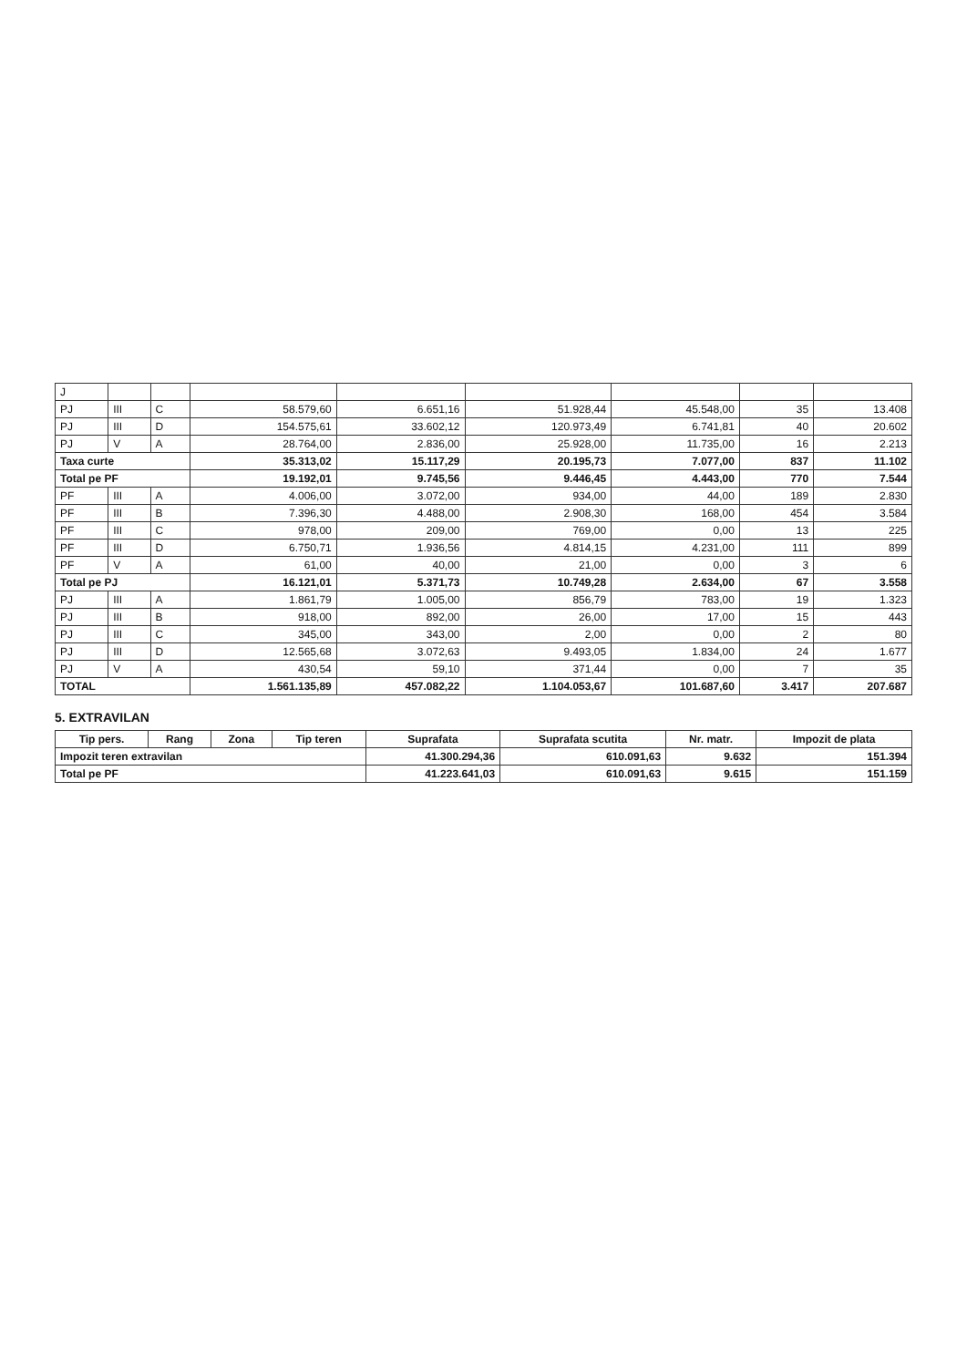| J | | | | | | | | |
| PJ | III | C | 58.579,60 | 6.651,16 | 51.928,44 | 45.548,00 | 35 | 13.408 |
| PJ | III | D | 154.575,61 | 33.602,12 | 120.973,49 | 6.741,81 | 40 | 20.602 |
| PJ | V | A | 28.764,00 | 2.836,00 | 25.928,00 | 11.735,00 | 16 | 2.213 |
| Taxa curte | | | 35.313,02 | 15.117,29 | 20.195,73 | 7.077,00 | 837 | 11.102 |
| Total pe PF | | | 19.192,01 | 9.745,56 | 9.446,45 | 4.443,00 | 770 | 7.544 |
| PF | III | A | 4.006,00 | 3.072,00 | 934,00 | 44,00 | 189 | 2.830 |
| PF | III | B | 7.396,30 | 4.488,00 | 2.908,30 | 168,00 | 454 | 3.584 |
| PF | III | C | 978,00 | 209,00 | 769,00 | 0,00 | 13 | 225 |
| PF | III | D | 6.750,71 | 1.936,56 | 4.814,15 | 4.231,00 | 111 | 899 |
| PF | V | A | 61,00 | 40,00 | 21,00 | 0,00 | 3 | 6 |
| Total pe PJ | | | 16.121,01 | 5.371,73 | 10.749,28 | 2.634,00 | 67 | 3.558 |
| PJ | III | A | 1.861,79 | 1.005,00 | 856,79 | 783,00 | 19 | 1.323 |
| PJ | III | B | 918,00 | 892,00 | 26,00 | 17,00 | 15 | 443 |
| PJ | III | C | 345,00 | 343,00 | 2,00 | 0,00 | 2 | 80 |
| PJ | III | D | 12.565,68 | 3.072,63 | 9.493,05 | 1.834,00 | 24 | 1.677 |
| PJ | V | A | 430,54 | 59,10 | 371,44 | 0,00 | 7 | 35 |
| TOTAL | | | 1.561.135,89 | 457.082,22 | 1.104.053,67 | 101.687,60 | 3.417 | 207.687 |
5. EXTRAVILAN
| Tip pers. | Rang | Zona | Tip teren | Suprafata | Suprafata scutita | Nr. matr. | Impozit de plata |
| --- | --- | --- | --- | --- | --- | --- | --- |
| Impozit teren extravilan | | | | 41.300.294,36 | 610.091,63 | 9.632 | 151.394 |
| Total pe PF | | | | 41.223.641,03 | 610.091,63 | 9.615 | 151.159 |